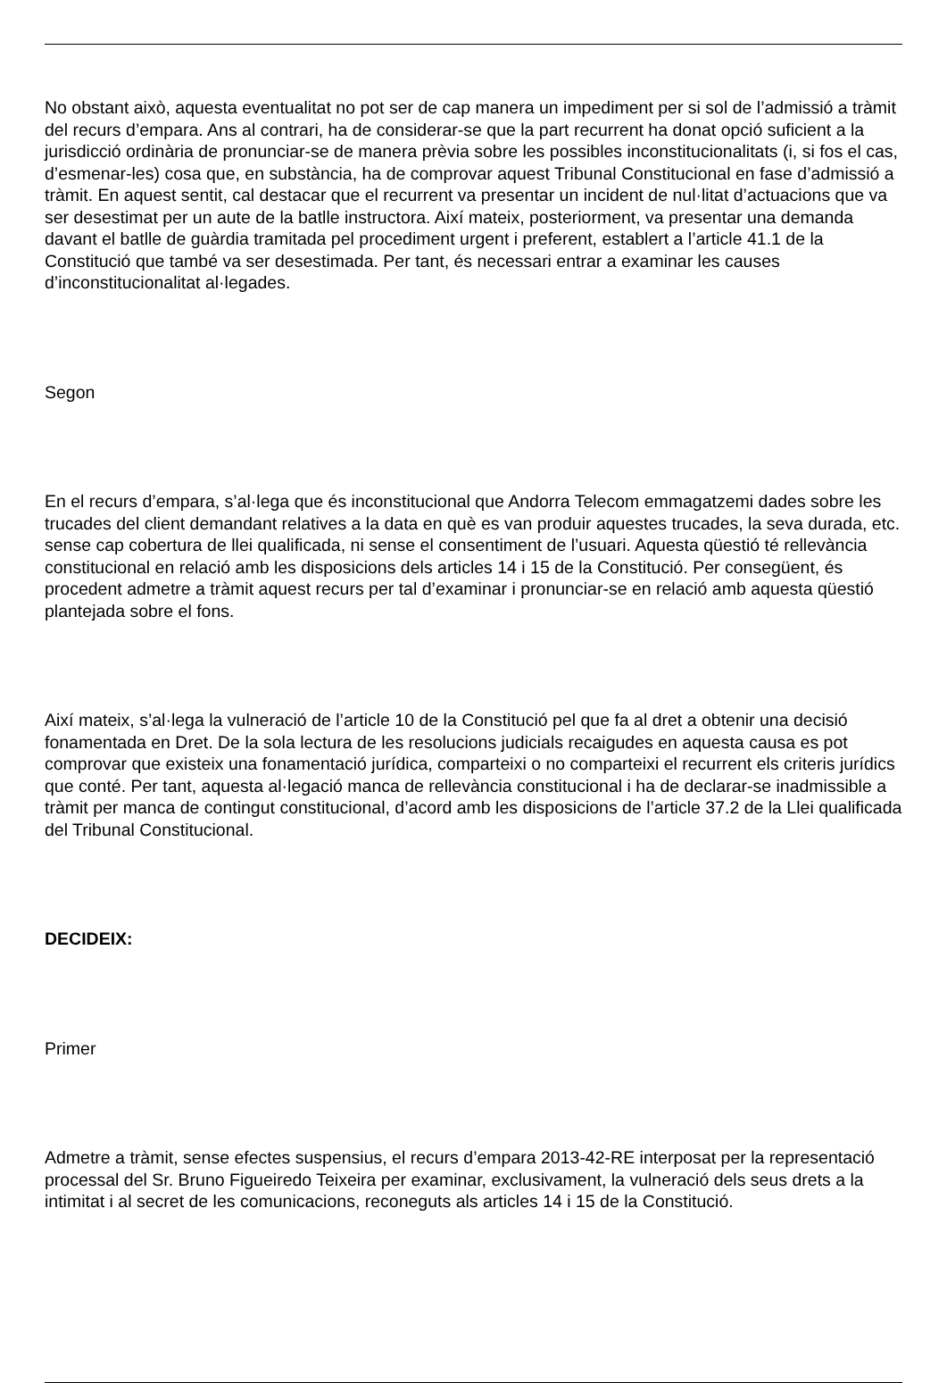No obstant això, aquesta eventualitat no pot ser de cap manera un impediment per si sol de l’admissió a tràmit del recurs d’empara. Ans al contrari, ha de considerar-se que la part recurrent ha donat opció suficient a la jurisdicció ordinària de pronunciar-se de manera prèvia sobre les possibles inconstitucionalitats (i, si fos el cas, d’esmenar-les) cosa que, en substància, ha de comprovar aquest Tribunal Constitucional en fase d’admissió a tràmit. En aquest sentit, cal destacar que el recurrent va presentar un incident de nul·litat d’actuacions que va ser desestimat per un aute de la batlle instructora. Així mateix, posteriorment, va presentar una demanda davant el batlle de guàrdia tramitada pel procediment urgent i preferent, establert a l’article 41.1 de la Constitució que també va ser desestimada. Per tant, és necessari entrar a examinar les causes d’inconstitucionalitat al·legades.
Segon
En el recurs d’empara, s’al·lega que és inconstitucional que Andorra Telecom emmagatzemi dades sobre les trucades del client demandant relatives a la data en què es van produir aquestes trucades, la seva durada, etc. sense cap cobertura de llei qualificada, ni sense el consentiment de l’usuari. Aquesta qüestió té rellevància constitucional en relació amb les disposicions dels articles 14 i 15 de la Constitució. Per consegüent, és procedent admetre a tràmit aquest recurs per tal d’examinar i pronunciar-se en relació amb aquesta qüestió plantejada sobre el fons.
Així mateix, s’al·lega la vulneració de l’article 10 de la Constitució pel que fa al dret a obtenir una decisió fonamentada en Dret. De la sola lectura de les resolucions judicials recaigudes en aquesta causa es pot comprovar que existeix una fonamentació jurídica, comparteixi o no comparteixi el recurrent els criteris jurídics que conté. Per tant, aquesta al·legació manca de rellevància constitucional i ha de declarar-se inadmissible a tràmit per manca de contingut constitucional, d’acord amb les disposicions de l’article 37.2 de la Llei qualificada del Tribunal Constitucional.
DECIDEIX:
Primer
Admetre a tràmit, sense efectes suspensius, el recurs d’empara 2013-42-RE interposat per la representació processal del Sr. Bruno Figueiredo Teixeira per examinar, exclusivament, la vulneració dels seus drets a la intimitat i al secret de les comunicacions, reconeguts als articles 14 i 15 de la Constitució.